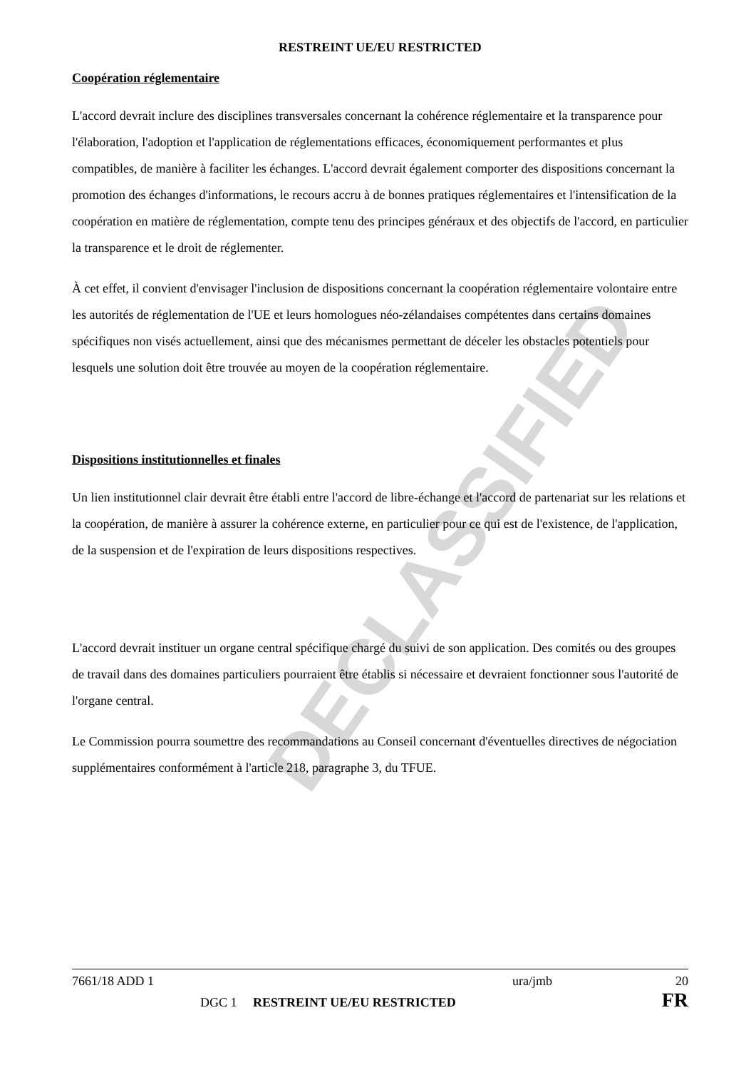DECLASSIFIED
RESTREINT UE/EU RESTRICTED
Coopération réglementaire
L'accord devrait inclure des disciplines transversales concernant la cohérence réglementaire et la transparence pour l'élaboration, l'adoption et l'application de réglementations efficaces, économiquement performantes et plus compatibles, de manière à faciliter les échanges. L'accord devrait également comporter des dispositions concernant la promotion des échanges d'informations, le recours accru à de bonnes pratiques réglementaires et l'intensification de la coopération en matière de réglementation, compte tenu des principes généraux et des objectifs de l'accord, en particulier la transparence et le droit de réglementer.
À cet effet, il convient d'envisager l'inclusion de dispositions concernant la coopération réglementaire volontaire entre les autorités de réglementation de l'UE et leurs homologues néo-zélandaises compétentes dans certains domaines spécifiques non visés actuellement, ainsi que des mécanismes permettant de déceler les obstacles potentiels pour lesquels une solution doit être trouvée au moyen de la coopération réglementaire.
Dispositions institutionnelles et finales
Un lien institutionnel clair devrait être établi entre l'accord de libre-échange et l'accord de partenariat sur les relations et la coopération, de manière à assurer la cohérence externe, en particulier pour ce qui est de l'existence, de l'application, de la suspension et de l'expiration de leurs dispositions respectives.
L'accord devrait instituer un organe central spécifique chargé du suivi de son application. Des comités ou des groupes de travail dans des domaines particuliers pourraient être établis si nécessaire et devraient fonctionner sous l'autorité de l'organe central.
Le Commission pourra soumettre des recommandations au Conseil concernant d'éventuelles directives de négociation supplémentaires conformément à l'article 218, paragraphe 3, du TFUE.
7661/18 ADD 1 ura/jmb 20
DGC 1 RESTREINT UE/EU RESTRICTED FR